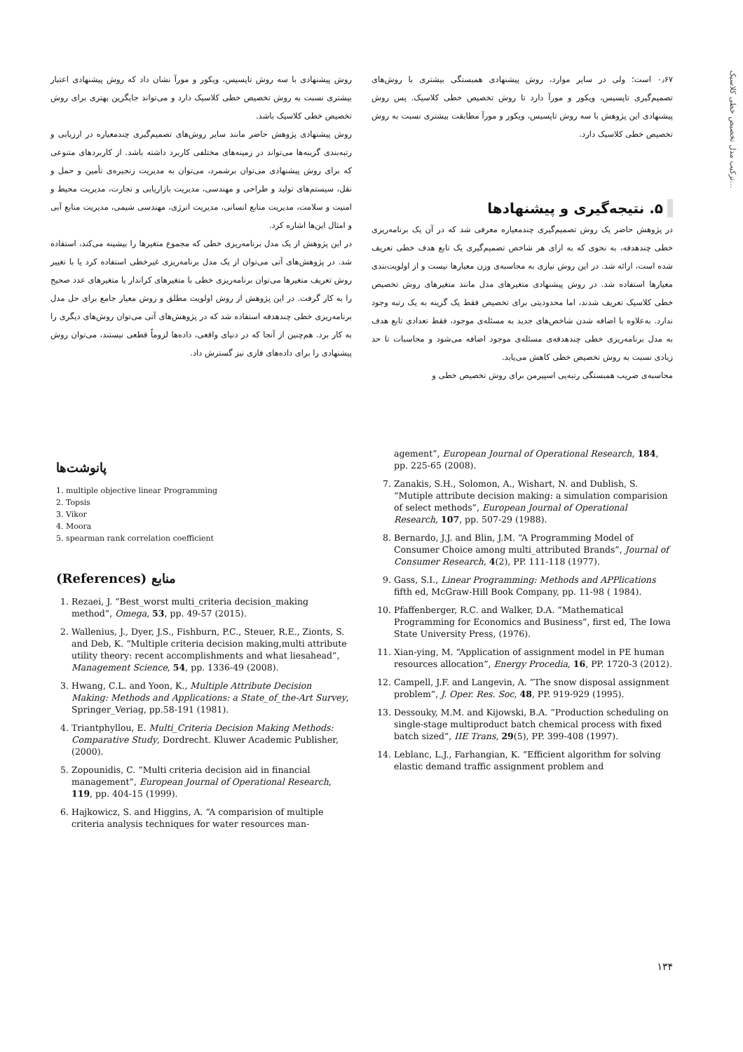ترکیب مدل تخصیص خطی کلاسیک...
۰٫۶۷ است؛ ولی در سایر موارد، روش پیشنهادی همبستگی بیشتری با روش‌های تصمیم‌گیری تاپسیس، ویکور و مورآ دارد تا روش تخصیص خطی کلاسیک. پس روش پیشنهادی این پژوهش با سه روش تاپسیس، ویکور و مورآ مطابقت بیشتری نسبت به روش تخصیص خطی کلاسیک دارد.
۵. نتیجه‌گیری و پیشنهادها
در پژوهش حاضر یک روش تصمیم‌گیری چندمعیاره معرفی شد که در آن یک برنامه‌ریزی خطی چندهدفه، به نحوی که به ازای هر شاخص تصمیم‌گیری یک تابع هدف خطی تعریف شده است، ارائه شد. در این روش نیازی به محاسبه‌ی وزن معیارها نیست و از اولویت‌بندی معیارها استفاده شد. در روش پیشنهادی متغیرهای مدل مانند متغیرهای روش تخصیص خطی کلاسیک تعریف شدند، اما محدودیتی برای تخصیص فقط یک گزینه به یک رتبه وجود ندارد. به‌علاوه با اضافه شدن شاخص‌های جدید به مسئله‌ی موجود، فقط تعدادی تابع هدف به مدل برنامه‌ریزی خطی چندهدفه‌ی مسئله‌ی موجود اضافه می‌شود و محاسبات تا حد زیادی نسبت به روش تخصیص خطی کاهش می‌یابد.
محاسبه‌ی ضریب همبستگی رتبه‌یی اسپیرمن برای روش تخصیص خطی و
روش پیشنهادی با سه روش تاپسیس، ویکور و مورآ نشان داد که روش پیشنهادی اعتبار بیشتری نسبت به روش تخصیص خطی کلاسیک دارد و می‌تواند جایگزین بهتری برای روش تخصیص خطی کلاسیک باشد.
روش پیشنهادی پژوهش حاضر مانند سایر روش‌های تصمیم‌گیری چندمعیاره در ارزیابی و رتبه‌بندی گزینه‌ها می‌تواند در زمینه‌های مختلفی کاربرد داشته باشد. از کاربردهای متنوعی که برای روش پیشنهادی می‌توان برشمرد، می‌توان به مدیریت زنجیره‌ی تأمین و حمل و نقل، سیستم‌های تولید و طراحی و مهندسی، مدیریت بازاریابی و تجارت، مدیریت محیط و امنیت و سلامت، مدیریت منابع انسانی، مدیریت انرژی، مهندسی شیمی، مدیریت منابع آبی و امثال این‌ها اشاره کرد.
در این پژوهش از یک مدل برنامه‌ریزی خطی که مجموع متغیرها را بیشینه می‌کند، استفاده شد. در پژوهش‌های آتی می‌توان از یک مدل برنامه‌ریزی غیرخطی استفاده کرد یا با تغییر روش تعریف متغیرها می‌توان برنامه‌ریزی خطی با متغیرهای کراندار یا متغیرهای عدد صحیح را به کار گرفت. در این پژوهش از روش اولویت مطلق و روش معیار جامع برای حل مدل برنامه‌ریزی خطی چندهدفه استفاده شد که در پژوهش‌های آتی می‌توان روش‌های دیگری را به کار برد. هم‌چنین از آنجا که در دنیای واقعی، داده‌ها لزوماً قطعی نیستند، می‌توان روش پیشنهادی را برای داده‌های فازی نیز گسترش داد.
پانوشت‌ها
1. multiple objective linear Programming
2. Topsis
3. Vikor
4. Moora
5. spearman rank correlation coefficient
منابع (References)
1. Rezaei, J. “Best_worst multi_criteria decision_making method”, Omega, 53, pp. 49-57 (2015).
2. Wallenius, J., Dyer, J.S., Fishburn, P.C., Steuer, R.E., Zionts, S. and Deb, K. “Multiple criteria decision making,multi attribute utility theory: recent accomplishments and what liesahead”, Management Science, 54, pp. 1336-49 (2008).
3. Hwang, C.L. and Yoon, K., Multiple Attribute Decision Making: Methods and Applications: a State_of_the-Art Survey, Springer_Veriag, pp.58-191 (1981).
4. Triantphyllou, E. Multi_Criteria Decision Making Methods: Comparative Study, Dordrecht. Kluwer Academic Publisher, (2000).
5. Zopounidis, C. “Multi criteria decision aid in financial management”, European Journal of Operational Research, 119, pp. 404-15 (1999).
6. Hajkowicz, S. and Higgins, A. “A comparision of multiple criteria analysis techniques for water resources man-
agement”, European Journal of Operational Research, 184, pp. 225-65 (2008).
7. Zanakis, S.H., Solomon, A., Wishart, N. and Dublish, S. “Mutiple attribute decision making: a simulation comparision of select methods”, European Journal of Operational Research, 107, pp. 507-29 (1988).
8. Bernardo, J.J. and Blin, J.M. “A Programming Model of Consumer Choice among multi_attributed Brands”, Journal of Consumer Research, 4(2), PP. 111-118 (1977).
9. Gass, S.I., Linear Programming: Methods and APPlications fifth ed, McGraw-Hill Book Company, pp. 11-98 ( 1984).
10. Pfaffenberger, R.C. and Walker, D.A. “Mathematical Programming for Economics and Business”, first ed, The Iowa State University Press, (1976).
11. Xian-ying, M. “Application of assignment model in PE human resources allocation”, Energy Procedia, 16, PP. 1720-3 (2012).
12. Campell, J.F. and Langevin, A. “The snow disposal assignment problem”, J. Oper. Res. Soc, 48, PP. 919-929 (1995).
13. Dessouky, M.M. and Kijowski, B.A. “Production scheduling on single-stage multiproduct batch chemical process with fixed batch sized”, IIE Trans, 29(5), PP. 399-408 (1997).
14. Leblanc, L.J., Farhangian, K. “Efficient algorithm for solving elastic demand traffic assignment problem and
۱۳۴